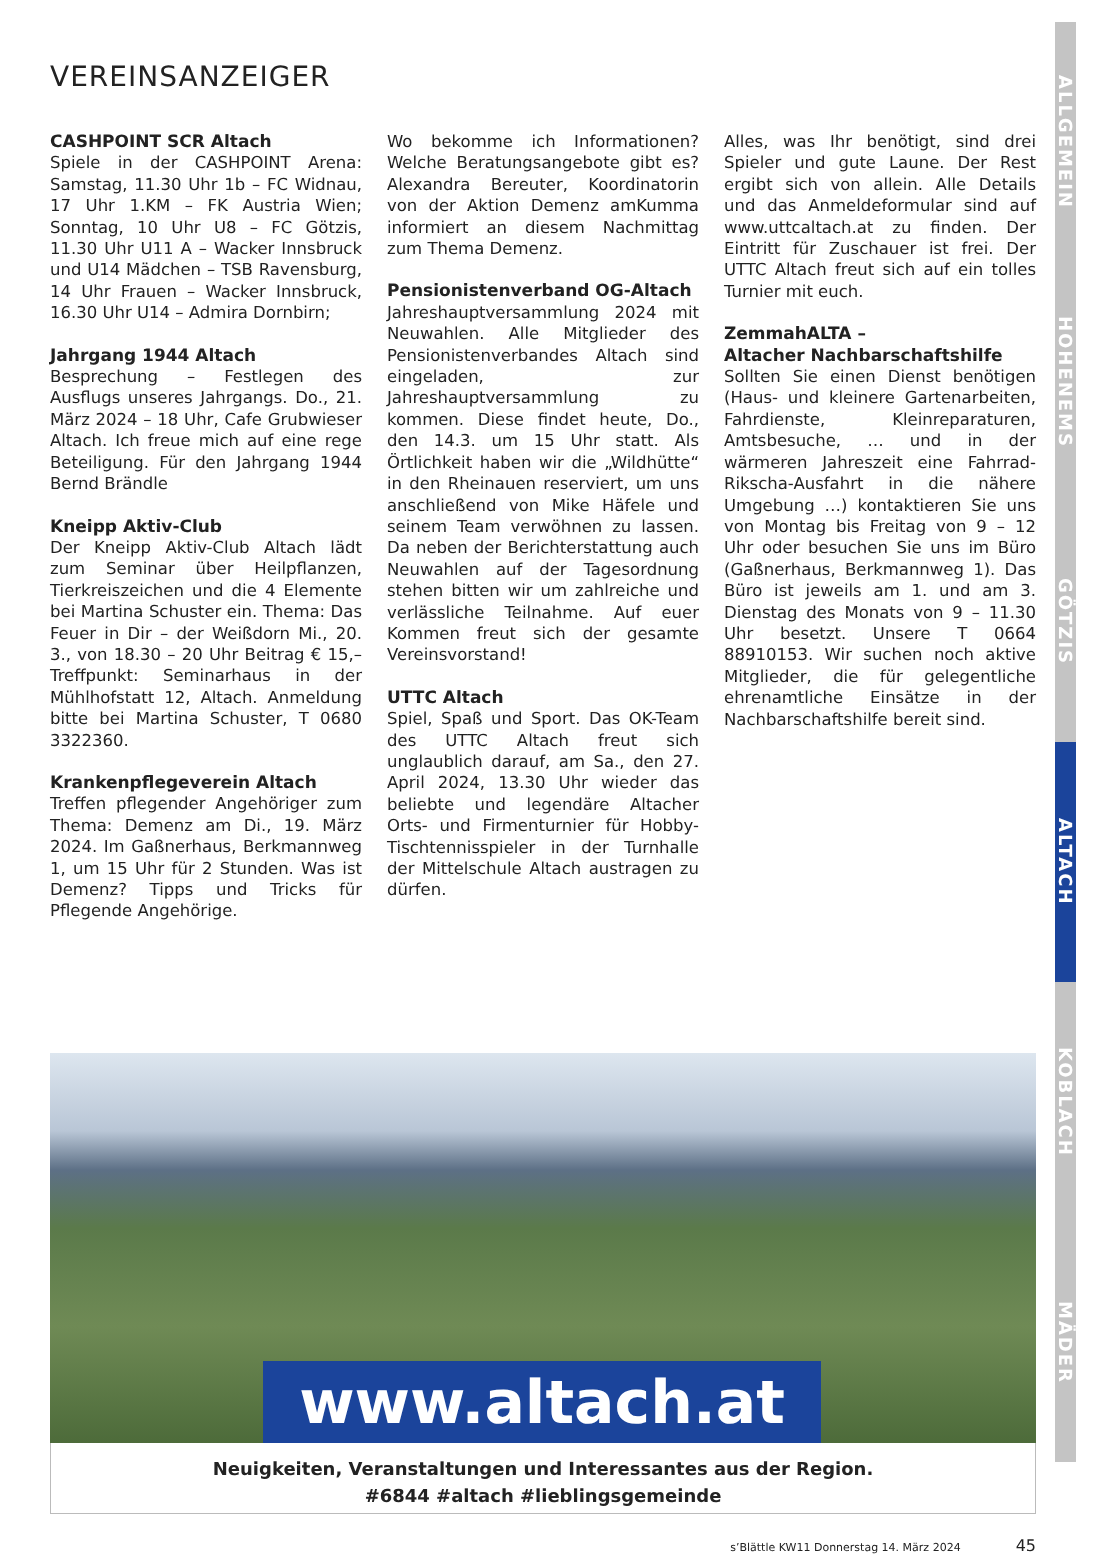VEREINSANZEIGER
CASHPOINT SCR Altach
Spiele in der CASHPOINT Arena: Samstag, 11.30 Uhr 1b – FC Widnau, 17 Uhr 1.KM – FK Austria Wien; Sonntag, 10 Uhr U8 – FC Götzis, 11.30 Uhr U11 A – Wacker Innsbruck und U14 Mädchen – TSB Ravensburg, 14 Uhr Frauen – Wacker Innsbruck, 16.30 Uhr U14 – Admira Dornbirn;
Jahrgang 1944 Altach
Besprechung – Festlegen des Ausflugs unseres Jahrgangs. Do., 21. März 2024 – 18 Uhr, Cafe Grubwieser Altach. Ich freue mich auf eine rege Beteiligung. Für den Jahrgang 1944 Bernd Brändle
Kneipp Aktiv-Club
Der Kneipp Aktiv-Club Altach lädt zum Seminar über Heilpflanzen, Tierkreiszeichen und die 4 Elemente bei Martina Schuster ein. Thema: Das Feuer in Dir – der Weißdorn Mi., 20. 3., von 18.30 – 20 Uhr Beitrag € 15,– Treffpunkt: Seminarhaus in der Mühlhofstatt 12, Altach. Anmeldung bitte bei Martina Schuster, T 0680 3322360.
Krankenpflegeverein Altach
Treffen pflegender Angehöriger zum Thema: Demenz am Di., 19. März 2024. Im Gaßnerhaus, Berkmannweg 1, um 15 Uhr für 2 Stunden. Was ist Demenz? Tipps und Tricks für Pflegende Angehörige.
Wo bekomme ich Informationen? Welche Beratungsangebote gibt es? Alexandra Bereuter, Koordinatorin von der Aktion Demenz amKumma informiert an diesem Nachmittag zum Thema Demenz.
Pensionistenverband OG-Altach
Jahreshauptversammlung 2024 mit Neuwahlen. Alle Mitglieder des Pensionistenverbandes Altach sind eingeladen, zur Jahreshauptversammlung zu kommen. Diese findet heute, Do., den 14.3. um 15 Uhr statt. Als Örtlichkeit haben wir die „Wildhütte“ in den Rheinauen reserviert, um uns anschließend von Mike Häfele und seinem Team verwöhnen zu lassen. Da neben der Berichterstattung auch Neuwahlen auf der Tagesordnung stehen bitten wir um zahlreiche und verlässliche Teilnahme. Auf euer Kommen freut sich der gesamte Vereinsvorstand!
UTTC Altach
Spiel, Spaß und Sport. Das OK-Team des UTTC Altach freut sich unglaublich darauf, am Sa., den 27. April 2024, 13.30 Uhr wieder das beliebte und legendäre Altacher Orts- und Firmenturnier für Hobby-Tischtennisspieler in der Turnhalle der Mittelschule Altach austragen zu dürfen.
Alles, was Ihr benötigt, sind drei Spieler und gute Laune. Der Rest ergibt sich von allein. Alle Details und das Anmeldeformular sind auf www.uttcaltach.at zu finden. Der Eintritt für Zuschauer ist frei. Der UTTC Altach freut sich auf ein tolles Turnier mit euch.
ZemmahALTA –
Altacher Nachbarschaftshilfe
Sollten Sie einen Dienst benötigen (Haus- und kleinere Gartenarbeiten, Fahrdienste, Kleinreparaturen, Amtsbesuche, … und in der wärmeren Jahreszeit eine Fahrrad-Rikscha-Ausfahrt in die nähere Umgebung …) kontaktieren Sie uns von Montag bis Freitag von 9 – 12 Uhr oder besuchen Sie uns im Büro (Gaßnerhaus, Berkmannweg 1). Das Büro ist jeweils am 1. und am 3. Dienstag des Monats von 9 – 11.30 Uhr besetzt. Unsere T 0664 88910153. Wir suchen noch aktive Mitglieder, die für gelegentliche ehrenamtliche Einsätze in der Nachbarschaftshilfe bereit sind.
www.altach.at
Neuigkeiten, Veranstaltungen und Interessantes aus der Region.
#6844 #altach #lieblingsgemeinde
s’Blättle KW11 Donnerstag 14. März 2024 45
ALLGEMEIN
HOHENEMS
GÖTZIS
ALTACH
KOBLACH
MÄDER